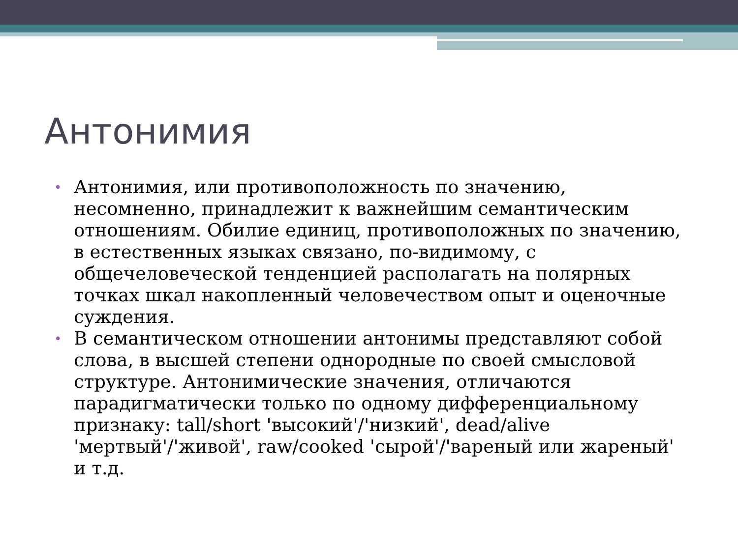Антонимия
• Антонимия, или противоположность по значению, несомненно, принадлежит к важнейшим семантическим отношениям. Обилие единиц, противоположных по значению, в естественных языках связано, по-видимому, с общечеловеческой тенденцией располагать на полярных точках шкал накопленный человечеством опыт и оценочные суждения.
• В семантическом отношении антонимы представляют собой слова, в высшей степени однородные по своей смысловой структуре. Антонимические значения, отличаются парадигматически только по одному дифференциальному признаку: tall/short 'высокий'/'низкий', dead/alive 'мертвый'/'живой', raw/cooked 'сырой'/'вареный или жареный' и т.д.